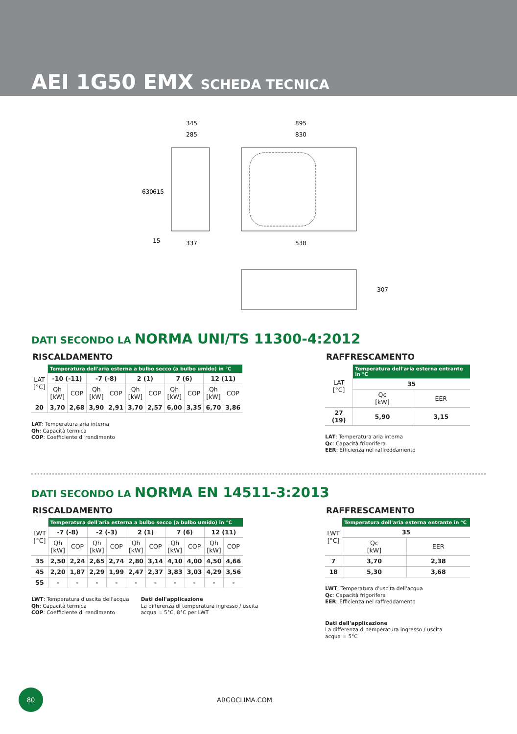AEI 1G50 EMX SCHEDA TECNICA
345
285
895
830
337
538
630
615
15
307
DATI SECONDO LA NORMA UNI/TS 11300-4:2012
RISCALDAMENTO
| LAT [°C] | Temperatura dell'aria esterna a bulbo secco (a bulbo umido) in °C | | | | | | | | | |
| | -10 (-11) | | -7 (-8) | | 2 (1) | | 7 (6) | | 12 (11) | |
| | Qh [kW] | COP | Qh [kW] | COP | Qh [kW] | COP | Qh [kW] | COP | Qh [kW] | COP |
| 20 | 3,70 | 2,68 | 3,90 | 2,91 | 3,70 | 2,57 | 6,00 | 3,35 | 6,70 | 3,86 |
LAT: Temperatura aria interna
Qh: Capacità termica
COP: Coefficiente di rendimento
RAFFRESCAMENTO
| LAT [°C] | Temperatura dell'aria esterna entrante in °C | |
| | 35 | |
| | Qc [kW] | EER |
| 27 (19) | 5,90 | 3,15 |
LAT: Temperatura aria interna
Qc: Capacità frigorifera
EER: Efficienza nel raffreddamento
DATI SECONDO LA NORMA EN 14511-3:2013
RISCALDAMENTO
| LWT [°C] | Temperatura dell'aria esterna a bulbo secco (a bulbo umido) in °C | | | | | | | | | |
| | -7 (-8) | | -2 (-3) | | 2 (1) | | 7 (6) | | 12 (11) | |
| | Qh [kW] | COP | Qh [kW] | COP | Qh [kW] | COP | Qh [kW] | COP | Qh [kW] | COP |
| 35 | 2,50 | 2,24 | 2,65 | 2,74 | 2,80 | 3,14 | 4,10 | 4,00 | 4,50 | 4,66 |
| 45 | 2,20 | 1,87 | 2,29 | 1,99 | 2,47 | 2,37 | 3,83 | 3,03 | 4,29 | 3,56 |
| 55 | - | - | - | - | - | - | - | - | - | - |
LWT: Temperatura d'uscita dell'acqua
Qh: Capacità termica
COP: Coefficiente di rendimento
Dati dell'applicazione
La differenza di temperatura ingresso / uscita
acqua = 5°C, 8°C per LWT
RAFFRESCAMENTO
| LWT [°C] | Temperatura dell'aria esterna entrante in °C | |
| | 35 | |
| | Qc [kW] | EER |
| 7 | 3,70 | 2,38 |
| 18 | 5,30 | 3,68 |
LWT: Temperatura d'uscita dell'acqua
Qc: Capacità frigorifera
EER: Efficienza nel raffreddamento
Dati dell'applicazione
La differenza di temperatura ingresso / uscita
acqua = 5°C
80
ARGOCLIMA.COM